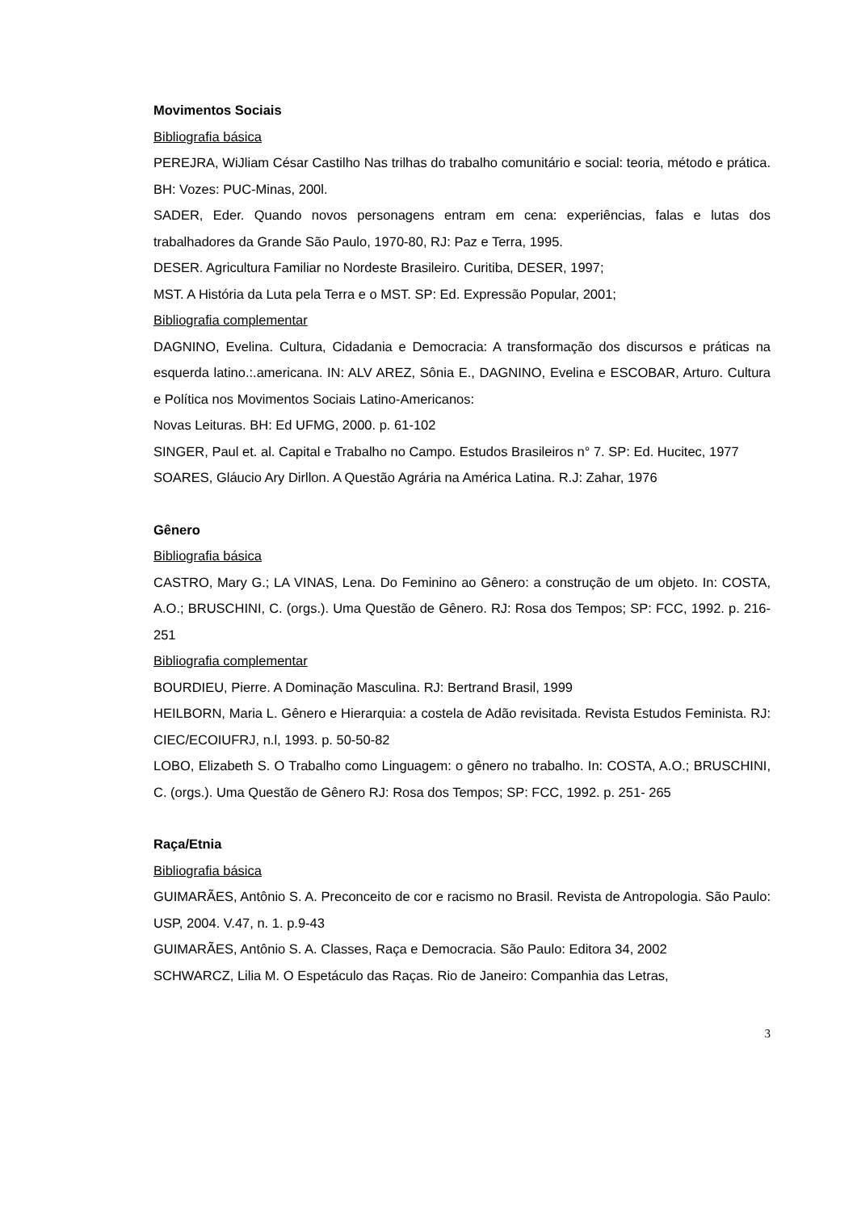Movimentos Sociais
Bibliografia básica
PEREJRA, WiJliam César Castilho Nas trilhas do trabalho comunitário e social: teoria, método e prática. BH: Vozes: PUC-Minas, 200l.
SADER, Eder. Quando novos personagens entram em cena: experiências, falas e lutas dos trabalhadores da Grande São Paulo, 1970-80, RJ: Paz e Terra, 1995.
DESER. Agricultura Familiar no Nordeste Brasileiro. Curitiba, DESER, 1997;
MST. A História da Luta pela Terra e o MST. SP: Ed. Expressão Popular, 2001;
Bibliografia complementar
DAGNINO, Evelina. Cultura, Cidadania e Democracia: A transformação dos discursos e práticas na esquerda latino.:.americana. IN: ALV AREZ, Sônia E., DAGNINO, Evelina e ESCOBAR, Arturo. Cultura e Política nos Movimentos Sociais Latino-Americanos:
Novas Leituras. BH: Ed UFMG, 2000. p. 61-102
SINGER, Paul et. al. Capital e Trabalho no Campo. Estudos Brasileiros n° 7. SP: Ed. Hucitec, 1977
SOARES, Gláucio Ary Dirllon. A Questão Agrária na América Latina. R.J: Zahar, 1976
Gênero
Bibliografia básica
CASTRO, Mary G.; LA VINAS, Lena. Do Feminino ao Gênero: a construção de um objeto. In: COSTA, A.O.; BRUSCHINI, C. (orgs.). Uma Questão de Gênero. RJ: Rosa dos Tempos; SP: FCC, 1992. p. 216-251
Bibliografia complementar
BOURDIEU, Pierre. A Dominação Masculina. RJ: Bertrand Brasil, 1999
HEILBORN, Maria L. Gênero e Hierarquia: a costela de Adão revisitada. Revista Estudos Feminista. RJ: CIEC/ECOIUFRJ, n.l, 1993. p. 50-50-82
LOBO, Elizabeth S. O Trabalho como Linguagem: o gênero no trabalho. In: COSTA, A.O.; BRUSCHINI, C. (orgs.). Uma Questão de Gênero RJ: Rosa dos Tempos; SP: FCC, 1992. p. 251- 265
Raça/Etnia
Bibliografia básica
GUIMARÃES, Antônio S. A. Preconceito de cor e racismo no Brasil. Revista de Antropologia. São Paulo: USP, 2004. V.47, n. 1. p.9-43
GUIMARÃES, Antônio S. A. Classes, Raça e Democracia. São Paulo: Editora 34, 2002
SCHWARCZ, Lilia M. O Espetáculo das Raças. Rio de Janeiro: Companhia das Letras,
3